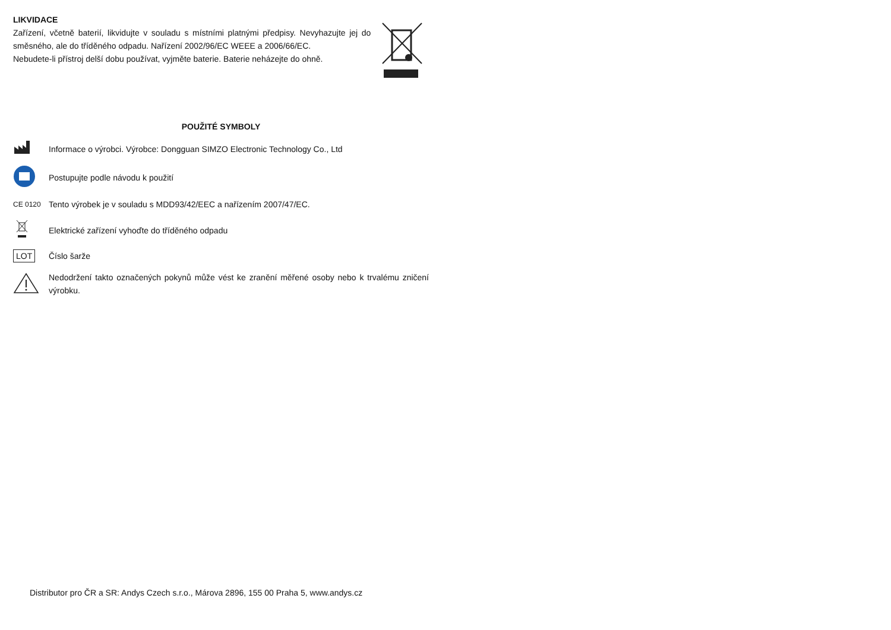LIKVIDACE
Zařízení, včetně baterií, likvidujte v souladu s místními platnými předpisy. Nevyhazujte jej do směsného, ale do tříděného odpadu. Nařízení 2002/96/EC WEEE a 2006/66/EC.
Nebudete-li přístroj delší dobu používat, vyjměte baterie. Baterie neházejte do ohně.
POUŽITÉ SYMBOLY
Informace o výrobci. Výrobce: Dongguan SIMZO Electronic Technology Co., Ltd
Postupujte podle návodu k použití
CE 0120
Tento výrobek je v souladu s MDD93/42/EEC a nařízením 2007/47/EC.
Elektrické zařízení vyhoďte do tříděného odpadu
LOT
Číslo šarže
Nedodržení takto označených pokynů může vést ke zranění měřené osoby nebo k trvalému zničení výrobku.
Distributor pro ČR a SR: Andys Czech s.r.o., Márova 2896, 155 00 Praha 5, www.andys.cz